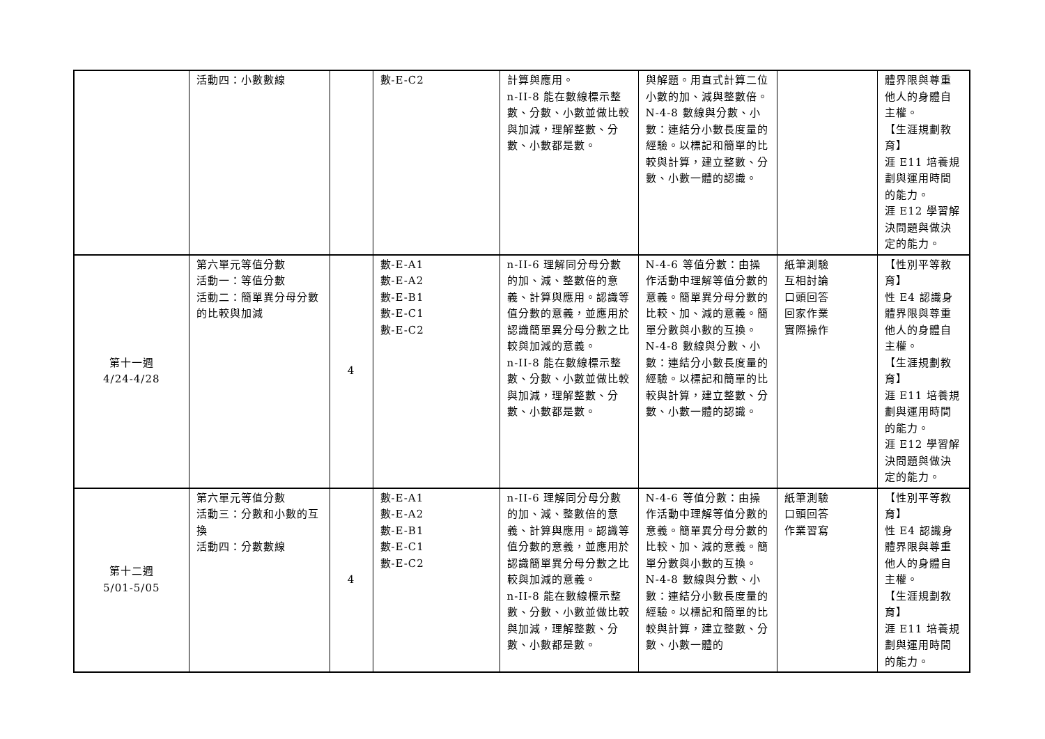| | 活動四：小數數線 | | 數-E-C2 | 計算與應用。 n-II-8 能在數線標示整數、分數、小數並做比較與加減，理解整數、分數、小數都是數。 | 與解題。用直式計算二位小數的加、減與整數倍。 N-4-8 數線與分數、小數：連結分小數長度量的經驗。以標記和簡單的比較與計算，建立整數、分數、小數一體的認識。 | | 體界限與尊重他人的身體自主權。 【生涯規劃教育】 涯 E11 培養規劃與運用時間的能力。 涯 E12 學習解決問題與做決定的能力。 |
| 第十一週 4/24-4/28 | 第六單元等值分數 活動一：等值分數 活動二：簡單異分母分數的比較與加減 | 4 | 數-E-A1 數-E-A2 數-E-B1 數-E-C1 數-E-C2 | n-II-6 理解同分母分數的加、減、整數倍的意義、計算與應用。認識等值分數的意義，並應用於認識簡單異分母分數之比較與加減的意義。 n-II-8 能在數線標示整數、分數、小數並做比較與加減，理解整數、分數、小數都是數。 | N-4-6 等值分數：由操作活動中理解等值分數的意義。簡單異分母分數的比較、加、減的意義。簡單分數與小數的互換。 N-4-8 數線與分數、小數：連結分小數長度量的經驗。以標記和簡單的比較與計算，建立整數、分數、小數一體的認識。 | 紙筆測驗 互相討論 口頭回答 回家作業 實際操作 | 【性別平等教育】 性 E4 認識身體界限與尊重他人的身體自主權。 【生涯規劃教育】 涯 E11 培養規劃與運用時間的能力。 涯 E12 學習解決問題與做決定的能力。 |
| 第十二週 5/01-5/05 | 第六單元等值分數 活動三：分數和小數的互換 活動四：分數數線 | 4 | 數-E-A1 數-E-A2 數-E-B1 數-E-C1 數-E-C2 | n-II-6 理解同分母分數的加、減、整數倍的意義、計算與應用。認識等值分數的意義，並應用於認識簡單異分母分數之比較與加減的意義。 n-II-8 能在數線標示整數、分數、小數並做比較與加減，理解整數、分數、小數都是數。 | N-4-6 等值分數：由操作活動中理解等值分數的意義。簡單異分母分數的比較、加、減的意義。簡單分數與小數的互換。 N-4-8 數線與分數、小數：連結分小數長度量的經驗。以標記和簡單的比較與計算，建立整數、分數、小數一體的 | 紙筆測驗 口頭回答 作業習寫 | 【性別平等教育】 性 E4 認識身體界限與尊重他人的身體自主權。 【生涯規劃教育】 涯 E11 培養規劃與運用時間的能力。 |